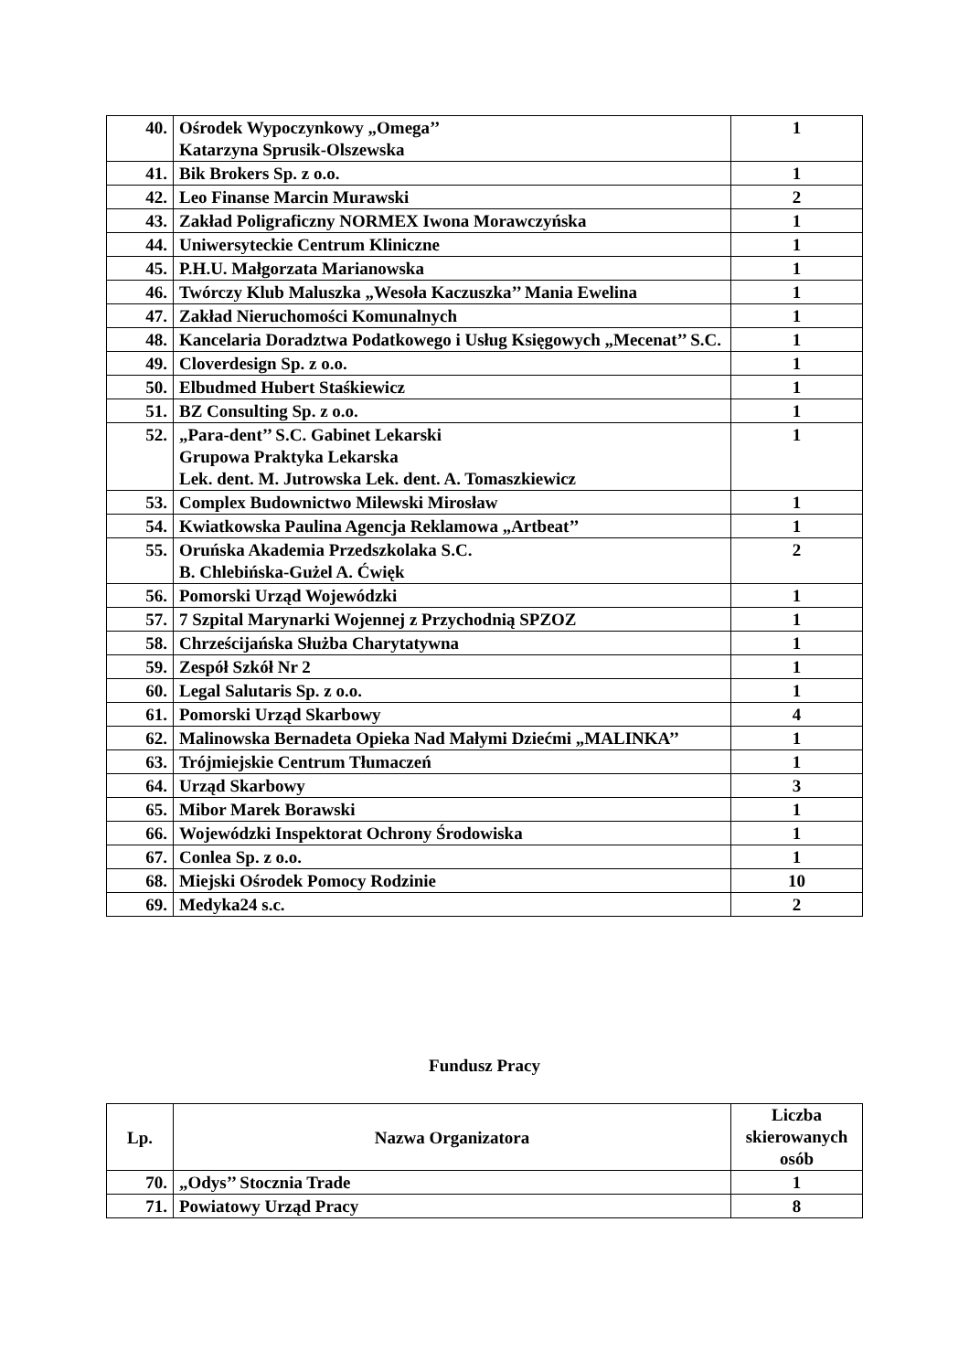| 40. | Ośrodek Wypoczynkowy „Omega’’ Katarzyna Sprusik-Olszewska | 1 |
| 41. | Bik Brokers Sp. z o.o. | 1 |
| 42. | Leo Finanse Marcin Murawski | 2 |
| 43. | Zakład Poligraficzny NORMEX Iwona Morawczyńska | 1 |
| 44. | Uniwersyteckie Centrum Kliniczne | 1 |
| 45. | P.H.U. Małgorzata Marianowska | 1 |
| 46. | Twórczy Klub Maluszka „Wesoła Kaczuszka’’ Mania Ewelina | 1 |
| 47. | Zakład Nieruchomości Komunalnych | 1 |
| 48. | Kancelaria Doradztwa Podatkowego i Usług Księgowych „Mecenat’’ S.C. | 1 |
| 49. | Cloverdesign Sp. z o.o. | 1 |
| 50. | Elbudmed Hubert Staśkiewicz | 1 |
| 51. | BZ Consulting Sp. z o.o. | 1 |
| 52. | „Para-dent’’ S.C. Gabinet Lekarski Grupowa Praktyka Lekarska Lek. dent. M. Jutrowska Lek. dent. A. Tomaszkiewicz | 1 |
| 53. | Complex Budownictwo Milewski Mirosław | 1 |
| 54. | Kwiatkowska Paulina Agencja Reklamowa „Artbeat’’ | 1 |
| 55. | Oruńska Akademia Przedszkolaka S.C. B. Chlebińska-Gużel A. Ćwięk | 2 |
| 56. | Pomorski Urząd Wojewódzki | 1 |
| 57. | 7 Szpital Marynarki Wojennej z Przychodnią SPZOZ | 1 |
| 58. | Chrześcijańska Służba Charytatywna | 1 |
| 59. | Zespół Szkół Nr 2 | 1 |
| 60. | Legal Salutaris Sp. z o.o. | 1 |
| 61. | Pomorski Urząd Skarbowy | 4 |
| 62. | Malinowska Bernadeta Opieka Nad Małymi Dziećmi „MALINKA’’ | 1 |
| 63. | Trójmiejskie Centrum Tłumaczeń | 1 |
| 64. | Urząd Skarbowy | 3 |
| 65. | Mibor Marek Borawski | 1 |
| 66. | Wojewódzki Inspektorat Ochrony Środowiska | 1 |
| 67. | Conlea Sp. z o.o. | 1 |
| 68. | Miejski Ośrodek Pomocy Rodzinie | 10 |
| 69. | Medyka24 s.c. | 2 |
Fundusz Pracy
| Lp. | Nazwa Organizatora | Liczba skierowanych osób |
| --- | --- | --- |
| 70. | „Odys’’ Stocznia Trade | 1 |
| 71. | Powiatowy Urząd Pracy | 8 |